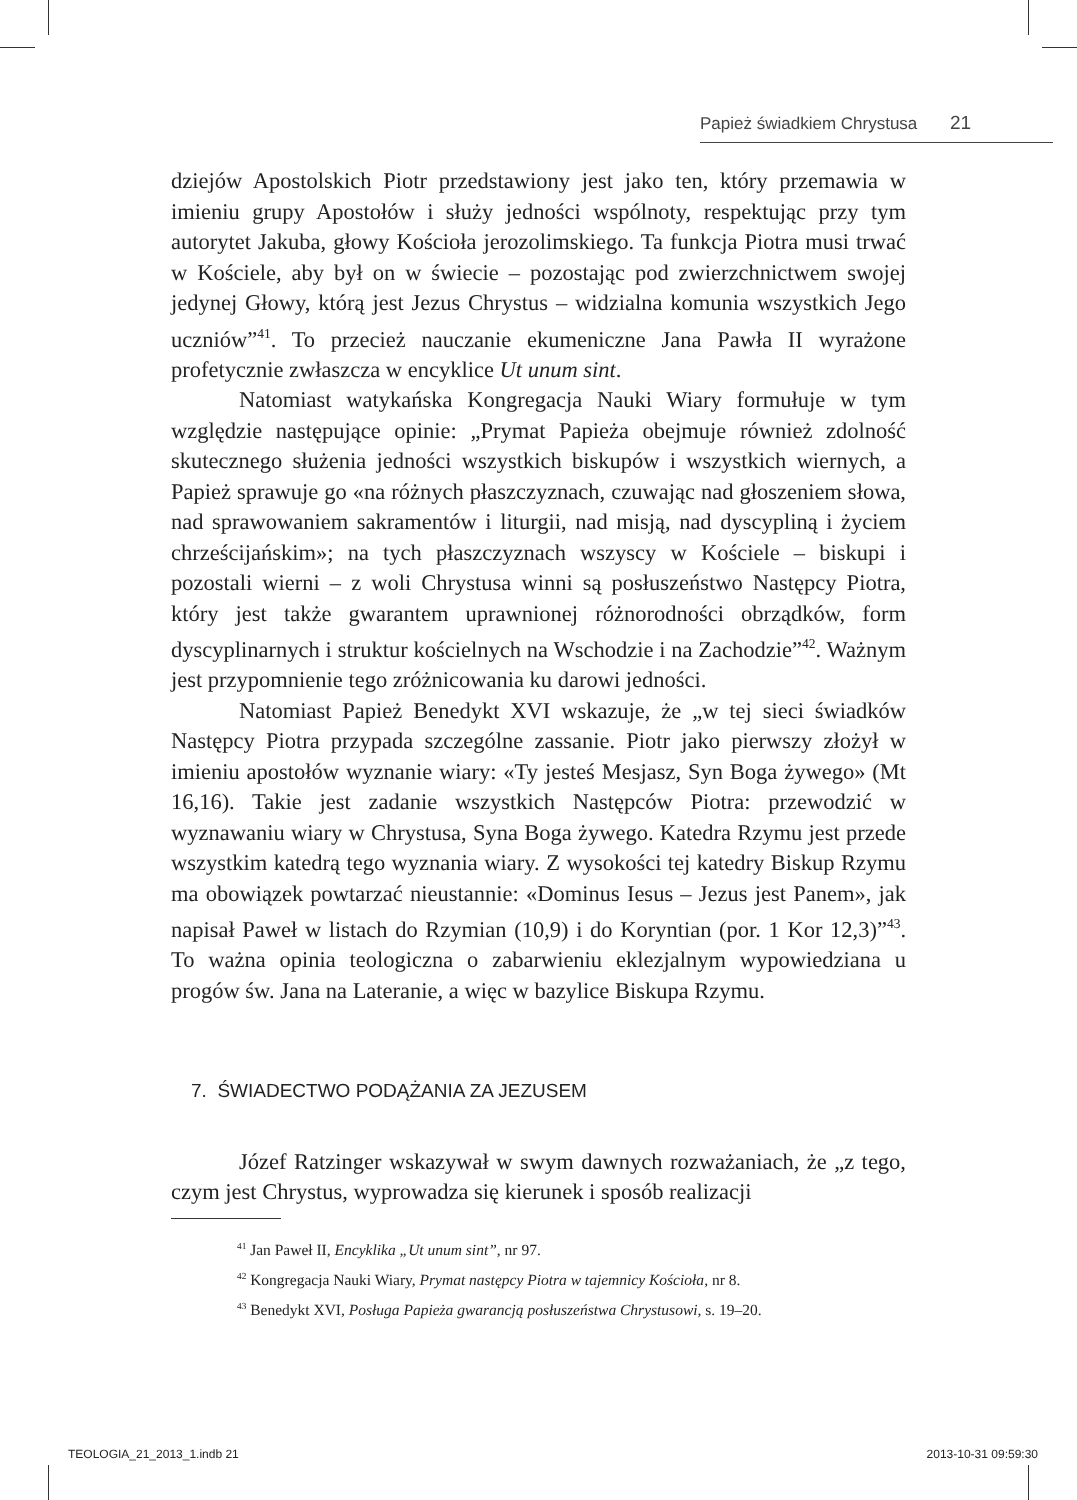Papież świadkiem Chrystusa 21
dziejów Apostolskich Piotr przedstawiony jest jako ten, który przemawia w imieniu grupy Apostołów i służy jedności wspólnoty, respektując przy tym autorytet Jakuba, głowy Kościoła jerozolimskiego. Ta funkcja Piotra musi trwać w Kościele, aby był on w świecie – pozostając pod zwierzchnictwem swojej jedynej Głowy, którą jest Jezus Chrystus – widzialna komunia wszystkich Jego uczniów”<sup>41</sup>. To przecież nauczanie ekumeniczne Jana Pawła II wyrażone profetycznie zwłaszcza w encyklice Ut unum sint.
Natomiast watykańska Kongregacja Nauki Wiary formułuje w tym względzie następujące opinie: „Prymat Papieża obejmuje również zdolność skutecznego służenia jedności wszystkich biskupów i wszystkich wiernych, a Papież sprawuje go «na różnych płaszczyznach, czuwając nad głoszeniem słowa, nad sprawowaniem sakramentów i liturgii, nad misją, nad dyscypliną i życiem chrześcijańskim»; na tych płaszczyznach wszyscy w Kościele – biskupi i pozostali wierni – z woli Chrystusa winni są posłuszeństwo Następcy Piotra, który jest także gwarantem uprawnionej różnorodności obrządków, form dyscyplinarnych i struktur kościelnych na Wschodzie i na Zachodzie”<sup>42</sup>. Ważnym jest przypomnienie tego zróżnicowania ku darowi jedności.
Natomiast Papież Benedykt XVI wskazuje, że „w tej sieci świadków Następcy Piotra przypada szczególne zassanie. Piotr jako pierwszy złożył w imieniu apostołów wyznanie wiary: «Ty jesteś Mesjasz, Syn Boga żywego» (Mt 16,16). Takie jest zadanie wszystkich Następców Piotra: przewodzić w wyznawaniu wiary w Chrystusa, Syna Boga żywego. Katedra Rzymu jest przede wszystkim katedrą tego wyznania wiary. Z wysokości tej katedry Biskup Rzymu ma obowiązek powtarzać nieustannie: «Dominus Iesus – Jezus jest Panem», jak napisał Paweł w listach do Rzymian (10,9) i do Koryntian (por. 1 Kor 12,3)”<sup>43</sup>. To ważna opinia teologiczna o zabarwieniu eklezjalnym wypowiedziana u progów św. Jana na Lateranie, a więc w bazylice Biskupa Rzymu.
7. ŚWIADECTWO PODĄŻANIA ZA JEZUSEM
Józef Ratzinger wskazywał w swym dawnych rozważaniach, że „z tego, czym jest Chrystus, wyprowadza się kierunek i sposób realizacji
<sup>41</sup> Jan Paweł II, Encyklika „Ut unum sint”, nr 97.
<sup>42</sup> Kongregacja Nauki Wiary, Prymat następcy Piotra w tajemnicy Kościoła, nr 8.
<sup>43</sup> Benedykt XVI, Posługa Papieża gwarancją posłuszeństwa Chrystusowi, s. 19–20.
TEOLOGIA_21_2013_1.indb 21 2013-10-31 09:59:30